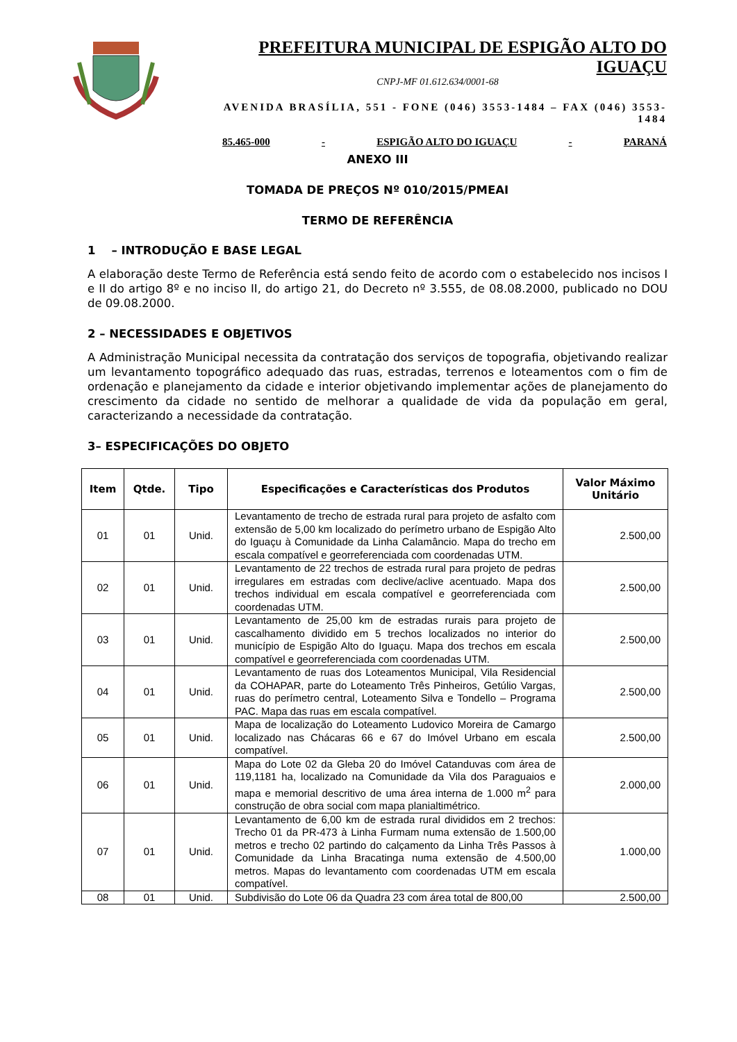PREFEITURA MUNICIPAL DE ESPIGÃO ALTO DO IGUAÇU
CNPJ-MF 01.612.634/0001-68
AVENIDA BRASÍLIA, 551 - FONE (046) 3553-1484 – FAX (046) 3553-1484
85.465-000 - ESPIGÃO ALTO DO IGUAÇU - PARANÁ
ANEXO III
TOMADA DE PREÇOS Nº 010/2015/PMEAI
TERMO DE REFERÊNCIA
1 – INTRODUÇÃO E BASE LEGAL
A elaboração deste Termo de Referência está sendo feito de acordo com o estabelecido nos incisos I e II do artigo 8º e no inciso II, do artigo 21, do Decreto nº 3.555, de 08.08.2000, publicado no DOU de 09.08.2000.
2 – NECESSIDADES E OBJETIVOS
A Administração Municipal necessita da contratação dos serviços de topografia, objetivando realizar um levantamento topográfico adequado das ruas, estradas, terrenos e loteamentos com o fim de ordenação e planejamento da cidade e interior objetivando implementar ações de planejamento do crescimento da cidade no sentido de melhorar a qualidade de vida da população em geral, caracterizando a necessidade da contratação.
3– ESPECIFICAÇÕES DO OBJETO
| Item | Qtde. | Tipo | Especificações e Características dos Produtos | Valor Máximo Unitário |
| --- | --- | --- | --- | --- |
| 01 | 01 | Unid. | Levantamento de trecho de estrada rural para projeto de asfalto com extensão de 5,00 km localizado do perímetro urbano de Espigão Alto do Iguaçu à Comunidade da Linha Calamâncio. Mapa do trecho em escala compatível e georreferenciada com coordenadas UTM. | 2.500,00 |
| 02 | 01 | Unid. | Levantamento de 22 trechos de estrada rural para projeto de pedras irregulares em estradas com declive/aclive acentuado. Mapa dos trechos individual em escala compatível e georreferenciada com coordenadas UTM. | 2.500,00 |
| 03 | 01 | Unid. | Levantamento de 25,00 km de estradas rurais para projeto de cascalhamento dividido em 5 trechos localizados no interior do município de Espigão Alto do Iguaçu. Mapa dos trechos em escala compatível e georreferenciada com coordenadas UTM. | 2.500,00 |
| 04 | 01 | Unid. | Levantamento de ruas dos Loteamentos Municipal, Vila Residencial da COHAPAR, parte do Loteamento Três Pinheiros, Getúlio Vargas, ruas do perímetro central, Loteamento Silva e Tondello – Programa PAC. Mapa das ruas em escala compatível. | 2.500,00 |
| 05 | 01 | Unid. | Mapa de localização do Loteamento Ludovico Moreira de Camargo localizado nas Chácaras 66 e 67 do Imóvel Urbano em escala compatível. | 2.500,00 |
| 06 | 01 | Unid. | Mapa do Lote 02 da Gleba 20 do Imóvel Catanduvas com área de 119,1181 ha, localizado na Comunidade da Vila dos Paraguaios e mapa e memorial descritivo de uma área interna de 1.000 m<sup>2</sup> para construção de obra social com mapa planialtimétrico. | 2.000,00 |
| 07 | 01 | Unid. | Levantamento de 6,00 km de estrada rural divididos em 2 trechos: Trecho 01 da PR-473 à Linha Furmam numa extensão de 1.500,00 metros e trecho 02 partindo do calçamento da Linha Três Passos à Comunidade da Linha Bracatinga numa extensão de 4.500,00 metros. Mapas do levantamento com coordenadas UTM em escala compatível. | 1.000,00 |
| 08 | 01 | Unid. | Subdivisão do Lote 06 da Quadra 23 com área total de 800,00 | 2.500,00 |